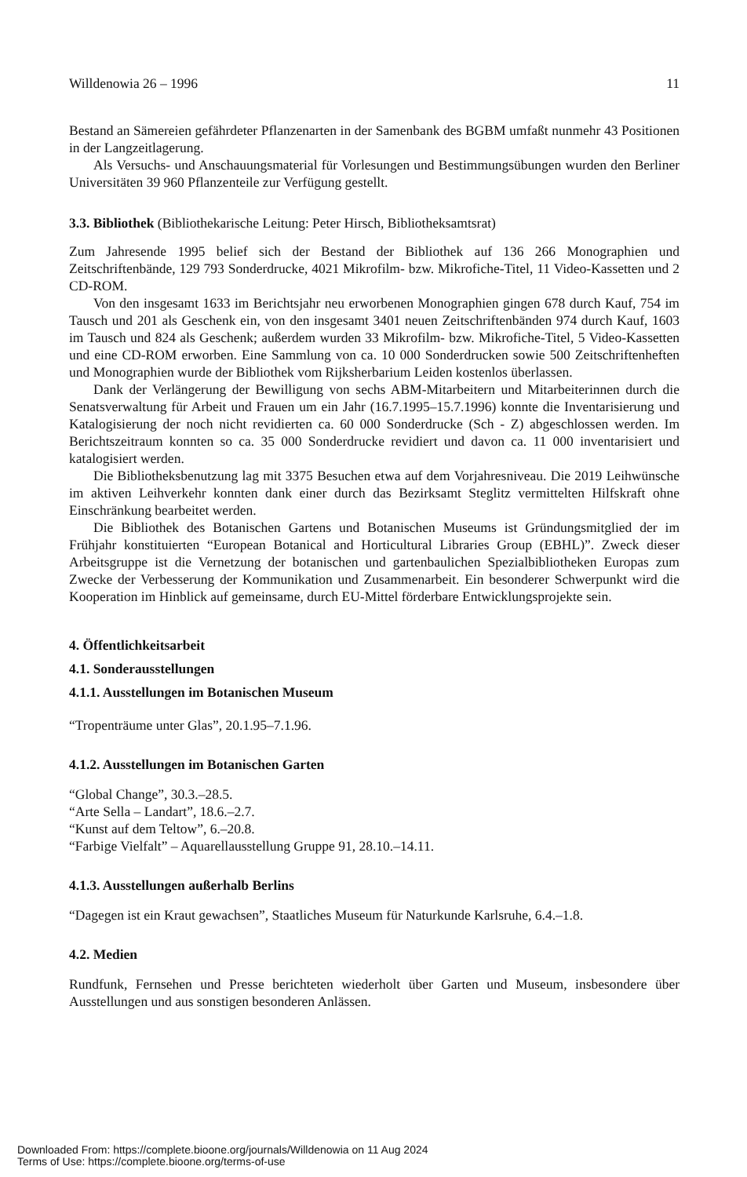Willdenowia 26 – 1996 11
Bestand an Sämereien gefährdeter Pflanzenarten in der Samenbank des BGBM umfaßt nunmehr 43 Positionen in der Langzeitlagerung.
Als Versuchs- und Anschauungsmaterial für Vorlesungen und Bestimmungsübungen wurden den Berliner Universitäten 39 960 Pflanzenteile zur Verfügung gestellt.
3.3. Bibliothek (Bibliothekarische Leitung: Peter Hirsch, Bibliotheksamtsrat)
Zum Jahresende 1995 belief sich der Bestand der Bibliothek auf 136 266 Monographien und Zeitschriftenbände, 129 793 Sonderdrucke, 4021 Mikrofilm- bzw. Mikrofiche-Titel, 11 Video-Kassetten und 2 CD-ROM.
Von den insgesamt 1633 im Berichtsjahr neu erworbenen Monographien gingen 678 durch Kauf, 754 im Tausch und 201 als Geschenk ein, von den insgesamt 3401 neuen Zeitschriftenbänden 974 durch Kauf, 1603 im Tausch und 824 als Geschenk; außerdem wurden 33 Mikrofilm- bzw. Mikrofiche-Titel, 5 Video-Kassetten und eine CD-ROM erworben. Eine Sammlung von ca. 10 000 Sonderdrucken sowie 500 Zeitschriftenheften und Monographien wurde der Bibliothek vom Rijksherbarium Leiden kostenlos überlassen.
Dank der Verlängerung der Bewilligung von sechs ABM-Mitarbeitern und Mitarbeiterinnen durch die Senatsverwaltung für Arbeit und Frauen um ein Jahr (16.7.1995–15.7.1996) konnte die Inventarisierung und Katalogisierung der noch nicht revidierten ca. 60 000 Sonderdrucke (Sch - Z) abgeschlossen werden. Im Berichtszeitraum konnten so ca. 35 000 Sonderdrucke revidiert und davon ca. 11 000 inventarisiert und katalogisiert werden.
Die Bibliotheksbenutzung lag mit 3375 Besuchen etwa auf dem Vorjahresniveau. Die 2019 Leihwünsche im aktiven Leihverkehr konnten dank einer durch das Bezirksamt Steglitz vermittelten Hilfskraft ohne Einschränkung bearbeitet werden.
Die Bibliothek des Botanischen Gartens und Botanischen Museums ist Gründungsmitglied der im Frühjahr konstituierten “European Botanical and Horticultural Libraries Group (EBHL)”. Zweck dieser Arbeitsgruppe ist die Vernetzung der botanischen und gartenbaulichen Spezialbibliotheken Europas zum Zwecke der Verbesserung der Kommunikation und Zusammenarbeit. Ein besonderer Schwerpunkt wird die Kooperation im Hinblick auf gemeinsame, durch EU-Mittel förderbare Entwicklungsprojekte sein.
4. Öffentlichkeitsarbeit
4.1. Sonderausstellungen
4.1.1. Ausstellungen im Botanischen Museum
“Tropenträume unter Glas”, 20.1.95–7.1.96.
4.1.2. Ausstellungen im Botanischen Garten
“Global Change”, 30.3.–28.5.
“Arte Sella – Landart”, 18.6.–2.7.
“Kunst auf dem Teltow”, 6.–20.8.
“Farbige Vielfalt” – Aquarellausstellung Gruppe 91, 28.10.–14.11.
4.1.3. Ausstellungen außerhalb Berlins
“Dagegen ist ein Kraut gewachsen”, Staatliches Museum für Naturkunde Karlsruhe, 6.4.–1.8.
4.2. Medien
Rundfunk, Fernsehen und Presse berichteten wiederholt über Garten und Museum, insbesondere über Ausstellungen und aus sonstigen besonderen Anlässen.
Downloaded From: https://complete.bioone.org/journals/Willdenowia on 11 Aug 2024
Terms of Use: https://complete.bioone.org/terms-of-use